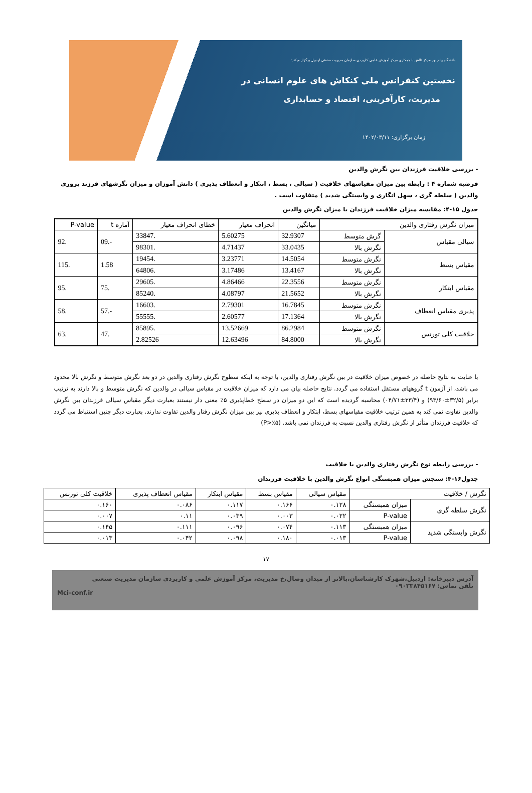دانشگاه پیام نور مرکز تالش با همکاری مرکز آموزش علمی کاربردی سازمان مدیریت صنعتی اردبیل برگزار میکند:
نخستین کنفرانس ملی کنکاش های علوم انسانی در
مدیریت، کارآفرینی، اقتصاد و حسابداری
زمان برگزاری: ۱۴۰۲/۰۳/۱۱
- بررسی خلاقیت فرزندان بین نگرش والدین
فرضیه شماره ۴ : رابطه بین میزان مقیاسهای خلاقیت ( سیالی ، بسط ، ابتکار و انعطاف پذیری ) دانش آموزان و میزان نگرشهای فرزند پروری والدین ( سلطه گری ، سهل انگاری و وابستگی شدید ) متفاوت است .
جدول ۱۵-۴: مقایسه میزان خلاقیت فرزندان با میزان نگرش والدین
| میزان نگرش رفتاری والدین | | میانگین | انحراف معیار | خطای انحراف معیار | آماره t | P-value |
| --- | --- | --- | --- | --- | --- | --- |
| سیالی مقیاس | گرش متوسط | 32.9307 | 5.60275 | .33847 | -.09 | .92 |
| | نگرش بالا | 33.0435 | 4.71437 | .98301 | | |
| مقیاس بسط | نگرش متوسط | 14.5054 | 3.23771 | .19454 | 1.58 | .115 |
| | نگرش بالا | 13.4167 | 3.17486 | .64806 | | |
| مقیاس ابتکار | نگرش متوسط | 22.3556 | 4.86466 | .29605 | .75 | .95 |
| | نگرش بالا | 21.5652 | 4.08797 | .85240 | | |
| پذیری مقیاس انعطاف | نگرش متوسط | 16.7845 | 2.79301 | .16603 | -.57 | .58 |
| | نگرش بالا | 17.1364 | 2.60577 | .55555 | | |
| خلاقیت کلی تورنس | نگرش متوسط | 86.2984 | 13.52669 | .85895 | .47 | .63 |
| | نگرش بالا | 84.8000 | 12.63496 | 2.82526 | | |
با عنایت به نتایج حاصله در خصوص میزان خلاقیت در بین نگرش رفتاری والدین، با توجه به اینکه سطوح نگرش رفتاری والدین در دو بعد نگرش متوسط و نگرش بالا محدود می باشد، از آزمون t گروههای مستقل استفاده می گردد. نتایج حاصله بیان می دارد که میزان خلاقیت در مقیاس سیالی در والدین که نگرش متوسط و بالا دارند به ترتیب برابر (۳۲/۵±۹۳/۶۰) و (۳۳/۴±۰۴/۷۱) محاسبه گردیده است که این دو میزان در سطح خطاپذیری ۵٪ معنی دار نیستند بعبارت دیگر مقیاس سیالی فرزندان بین نگرش والدین تفاوت نمی کند به همین ترتیب خلاقیت مقیاسهای بسط، ابتکار و انعطاف پذیری نیز بین میزان نگرش رفتار والدین تفاوت ندارند. بعبارت دیگر چنین استنباط می گردد که خلاقیت فرزندان متأثر از نگرش رفتاری والدین نسبت به فرزندان نمی باشد. (P>٪۵)
- بررسی رابطه نوع نگرش رفتاری والدین با خلاقیت
جدول۱۶-۴: سنجش میزان همبستگی انواع نگرش والدین با خلاقیت فرزندان
| نگرش / خلاقیت | | مقیاس سیالی | مقیاس بسط | مقیاس ابتکار | مقیاس انعطاف پذیری | خلاقیت کلی تورنس |
| --- | --- | --- | --- | --- | --- | --- |
| نگرش سلطه گری | میزان همبستگی | ۰.۱۲۸ | ۰.۱۶۶ | ۰.۱۱۷ | ۰.۰۸۶ | ۰.۱۶۰ |
| | P-value | ۰.۰۲۲ | ۰.۰۰۳ | ۰.۰۳۹ | ۰.۱۱ | ۰.۰۰۷ |
| نگرش وابستگی شدید | میزان همبستگی | ۰.۱۱۳ | ۰.۰۷۴ | ۰.۰۹۶ | ۰.۱۱۱ | ۰.۱۴۵ |
| | P-value | ۰.۰۱۳ | ۰.۱۸۰ | ۰.۰۹۸ | ۰.۰۴۲ | ۰.۰۱۳ |
۱۷
آدرس دبیرخانه: اردبیل،شهرک کارشناسان،بالاتر از میدان وصال،خ مدیریت، مرکز آموزش علمی و کاربردی سازمان مدیریت صنعتی
تلفن تماس: ۰۹۰۳۳۸۴۵۱۶۷
Mci-conf.ir